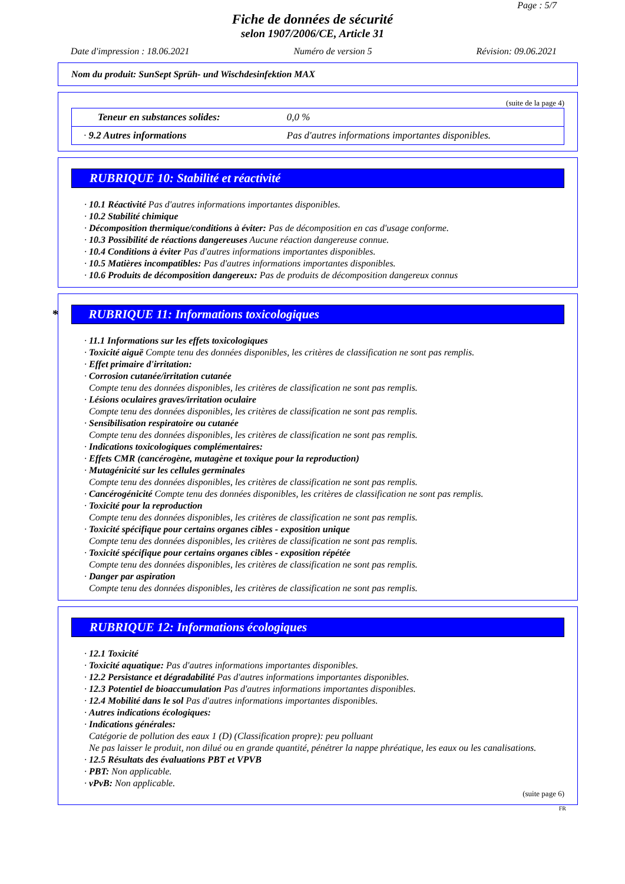Page : 5/7
Fiche de données de sécurité
selon 1907/2006/CE, Article 31
Date d'impression : 18.06.2021 Numéro de version 5 Révision: 09.06.2021
Nom du produit: SunSept Sprüh- und Wischdesinfektion MAX
(suite de la page 4)
| Teneur en substances solides: | 0,0 % |
| · 9.2 Autres informations | Pas d'autres informations importantes disponibles. |
RUBRIQUE 10: Stabilité et réactivité
· 10.1 Réactivité Pas d'autres informations importantes disponibles.
· 10.2 Stabilité chimique
· Décomposition thermique/conditions à éviter: Pas de décomposition en cas d'usage conforme.
· 10.3 Possibilité de réactions dangereuses Aucune réaction dangereuse connue.
· 10.4 Conditions à éviter Pas d'autres informations importantes disponibles.
· 10.5 Matières incompatibles: Pas d'autres informations importantes disponibles.
· 10.6 Produits de décomposition dangereux: Pas de produits de décomposition dangereux connus
* RUBRIQUE 11: Informations toxicologiques
· 11.1 Informations sur les effets toxicologiques
· Toxicité aiguë Compte tenu des données disponibles, les critères de classification ne sont pas remplis.
· Effet primaire d'irritation:
· Corrosion cutanée/irritation cutanée
Compte tenu des données disponibles, les critères de classification ne sont pas remplis.
· Lésions oculaires graves/irritation oculaire
Compte tenu des données disponibles, les critères de classification ne sont pas remplis.
· Sensibilisation respiratoire ou cutanée
Compte tenu des données disponibles, les critères de classification ne sont pas remplis.
· Indications toxicologiques complémentaires:
· Effets CMR (cancérogène, mutagène et toxique pour la reproduction)
· Mutagénicité sur les cellules germinales
Compte tenu des données disponibles, les critères de classification ne sont pas remplis.
· Cancérogénicité Compte tenu des données disponibles, les critères de classification ne sont pas remplis.
· Toxicité pour la reproduction
Compte tenu des données disponibles, les critères de classification ne sont pas remplis.
· Toxicité spécifique pour certains organes cibles - exposition unique
Compte tenu des données disponibles, les critères de classification ne sont pas remplis.
· Toxicité spécifique pour certains organes cibles - exposition répétée
Compte tenu des données disponibles, les critères de classification ne sont pas remplis.
· Danger par aspiration
Compte tenu des données disponibles, les critères de classification ne sont pas remplis.
RUBRIQUE 12: Informations écologiques
· 12.1 Toxicité
· Toxicité aquatique: Pas d'autres informations importantes disponibles.
· 12.2 Persistance et dégradabilité Pas d'autres informations importantes disponibles.
· 12.3 Potentiel de bioaccumulation Pas d'autres informations importantes disponibles.
· 12.4 Mobilité dans le sol Pas d'autres informations importantes disponibles.
· Autres indications écologiques:
· Indications générales:
Catégorie de pollution des eaux 1 (D) (Classification propre): peu polluant
Ne pas laisser le produit, non dilué ou en grande quantité, pénétrer la nappe phréatique, les eaux ou les canalisations.
· 12.5 Résultats des évaluations PBT et VPVB
· PBT: Non applicable.
· vPvB: Non applicable.
(suite page 6)
FR